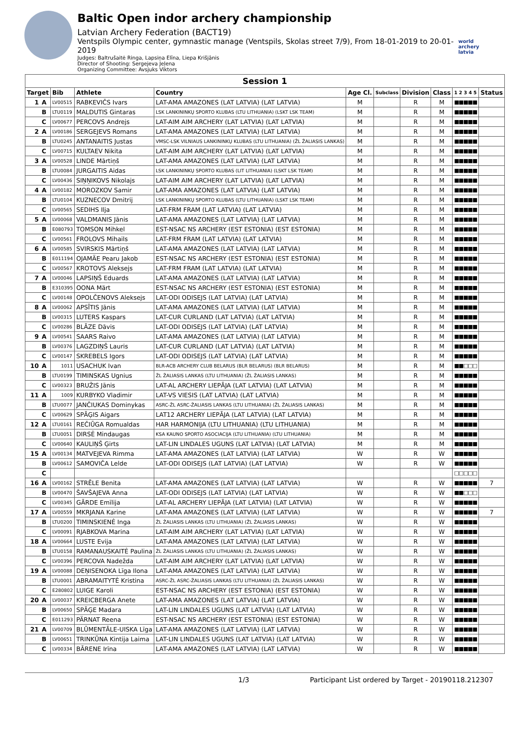Baltic Open indor archery championship
Latvian Archery Federation (BACT19)
Ventspils Olympic center, gymnastic manage (Ventspils, Skolas street 7/9), From 18-01-2019 to 20-01-2019
Judges: Baltrušaitė Ringa, Lapsiņa Elīna, Liepa Krišjānis
Director of Shooting: Sergejeva Jeļena
Organizing Committee: Avsjuks Viktors
world archery latvia
| Session 1 | | | | | | | | | | |
| --- | --- | --- | --- | --- | --- | --- | --- | --- | --- | --- |
| Target | | Bib | Athlete | Country | Age Cl. | Subclass | Division | Class | 1 2 3 4 5 | Status |
| 1 | A | LV00515 | RABKEVIČS Ivars | LAT-AMA AMAZONES (LAT LATVIA) (LAT LATVIA) | M | | R | M | ■■■■■ | |
| | B | LTU0119 | MALDUTIS Gintaras | LSK LANKININKŲ SPORTO KLUBAS (LTU LITHUANIA) (LSKT LSK TEAM) | M | | R | M | ■■■■■ | |
| | C | LV00677 | PERCOVS Andrejs | LAT-AIM AIM ARCHERY (LAT LATVIA) (LAT LATVIA) | M | | R | M | ■■■■■ | |
| 2 | A | LV00186 | SERGEJEVS Romans | LAT-AMA AMAZONES (LAT LATVIA) (LAT LATVIA) | M | | R | M | ■■■■■ | |
| | B | LTU0245 | ANTANAITIS Justas | VMSC-LSK VILNIAUS LANKININKŲ KLUBAS (LTU LITHUANIA) (ŽL ŽALIASIS LANKAS) | M | | R | M | ■■■■■ | |
| | C | LV00715 | KULTAEV Nikita | LAT-AIM AIM ARCHERY (LAT LATVIA) (LAT LATVIA) | M | | R | M | ■■■■■ | |
| 3 | A | LV00528 | LINDE Mārtiņš | LAT-AMA AMAZONES (LAT LATVIA) (LAT LATVIA) | M | | R | M | ■■■■■ | |
| | B | LTU0084 | JURGAITIS Aidas | LSK LANKININKŲ SPORTO KLUBAS (LIT LITHUANIA) (LSKT LSK TEAM) | M | | R | M | ■■■■■ | |
| | C | LV00436 | SIŅŅIKOVS Nikolajs | LAT-AIM AIM ARCHERY (LAT LATVIA) (LAT LATVIA) | M | | R | M | ■■■■■ | |
| 4 | A | LV00182 | MOROZKOV Samir | LAT-AMA AMAZONES (LAT LATVIA) (LAT LATVIA) | M | | R | M | ■■■■■ | |
| | B | LTU0104 | KUZNECOV Dmitrij | LSK LANKININKŲ SPORTO KLUBAS (LTU LITHUANIA) (LSKT LSK TEAM) | M | | R | M | ■■■■■ | |
| | C | LV00565 | SEDIHS Ilja | LAT-FRM FRAM (LAT LATVIA) (LAT LATVIA) | M | | R | M | ■■■■■ | |
| 5 | A | LV00068 | VALDMANIS Jānis | LAT-AMA AMAZONES (LAT LATVIA) (LAT LATVIA) | M | | R | M | ■■■■■ | |
| | B | E080793 | TOMSON Mihkel | EST-NSAC NS ARCHERY (EST ESTONIA) (EST ESTONIA) | M | | R | M | ■■■■■ | |
| | C | LV00561 | FROLOVS Mihails | LAT-FRM FRAM (LAT LATVIA) (LAT LATVIA) | M | | R | M | ■■■■■ | |
| 6 | A | LV00585 | SVIRSKIS Mārtiņš | LAT-AMA AMAZONES (LAT LATVIA) (LAT LATVIA) | M | | R | M | ■■■■■ | |
| | B | E011194 | OJAMÄE Pearu Jakob | EST-NSAC NS ARCHERY (EST ESTONIA) (EST ESTONIA) | M | | R | M | ■■■■■ | |
| | C | LV00567 | KROTOVS Aleksejs | LAT-FRM FRAM (LAT LATVIA) (LAT LATVIA) | M | | R | M | ■■■■■ | |
| 7 | A | LV00046 | LAPSIŅŠ Eduards | LAT-AMA AMAZONES (LAT LATVIA) (LAT LATVIA) | M | | R | M | ■■■■■ | |
| | B | E310395 | OONA Märt | EST-NSAC NS ARCHERY (EST ESTONIA) (EST ESTONIA) | M | | R | M | ■■■■■ | |
| | C | LV00148 | OPOLČENOVS Aleksejs | LAT-ODI ODISEJS (LAT LATVIA) (LAT LATVIA) | M | | R | M | ■■■■■ | |
| 8 | A | LV00062 | APSĪTIS Jānis | LAT-AMA AMAZONES (LAT LATVIA) (LAT LATVIA) | M | | R | M | ■■■■■ | |
| | B | LV00315 | LUTERS Kaspars | LAT-CUR CURLAND (LAT LATVIA) (LAT LATVIA) | M | | R | M | ■■■■■ | |
| | C | LV00286 | BLĀZE Dāvis | LAT-ODI ODISEJS (LAT LATVIA) (LAT LATVIA) | M | | R | M | ■■■■■ | |
| 9 | A | LV00541 | SAARS Raivo | LAT-AMA AMAZONES (LAT LATVIA) (LAT LATVIA) | M | | R | M | ■■■■■ | |
| | B | LV00376 | LAGZDIŅŠ Lauris | LAT-CUR CURLAND (LAT LATVIA) (LAT LATVIA) | M | | R | M | ■■■■■ | |
| | C | LV00147 | SKREBELS Igors | LAT-ODI ODISEJS (LAT LATVIA) (LAT LATVIA) | M | | R | M | ■■■■■ | |
| 10 | A | 1011 | USACHUK Ivan | BLR-ACB ARCHERY CLUB BELARUS (BLR BELARUS) (BLR BELARUS) | M | | R | M | ■■□□□ | |
| | B | LTU0199 | TIMINSKAS Ugnius | ŽL ŽALIASIS LANKAS (LTU LITHUANIA) (ŽL ŽALIASIS LANKAS) | M | | R | M | ■■■■■ | |
| | C | LV00323 | BRUŽIS Jānis | LAT-AL ARCHERY LIEPĀJA (LAT LATVIA) (LAT LATVIA) | M | | R | M | ■■■■■ | |
| 11 | A | 1009 | KURBYKO Vladimir | LAT-VS VIESIS (LAT LATVIA) (LAT LATVIA) | M | | R | M | ■■■■■ | |
| | B | LTU0077 | JANČIUKAS Dominykas | ASRC-ŽL ASRC-ŽALIASIS LANKAS (LTU LITHUANIA) (ŽL ŽALIASIS LANKAS) | M | | R | M | ■■■■■ | |
| | C | LV00629 | SPĀĢIS Aigars | LAT12 ARCHERY LIEPĀJA (LAT LATVIA) (LAT LATVIA) | M | | R | M | ■■■■■ | |
| 12 | A | LTU0161 | REČIŪGA Romualdas | HAR HARMONIJA (LTU LITHUANIA) (LTU LITHUANIA) | M | | R | M | ■■■■■ | |
| | B | LTU0051 | DIRSĖ Mindaugas | KSA KAUNO SPORTO ASOCIACIJA (LTU LITHUANIA) (LTU LITHUANIA) | M | | R | M | ■■■■■ | |
| | C | LV00640 | KAULIŅŠ Ģirts | LAT-LIN LINDALES UGUNS (LAT LATVIA) (LAT LATVIA) | M | | R | M | ■■■■■ | |
| 15 | A | LV00134 | MATVEJEVA Rimma | LAT-AMA AMAZONES (LAT LATVIA) (LAT LATVIA) | W | | R | W | ■■■■■ | |
| | B | LV00612 | SAMOVIČA Lelde | LAT-ODI ODISEJS (LAT LATVIA) (LAT LATVIA) | W | | R | W | ■■■■■ | |
| | C | | | | | | | | □□□□□ | |
| 16 | A | LV00162 | STRĒLE Benita | LAT-AMA AMAZONES (LAT LATVIA) (LAT LATVIA) | W | | R | W | ■■■■■ | 7 |
| | B | LV00470 | ŠAVŠAJEVA Anna | LAT-ODI ODISEJS (LAT LATVIA) (LAT LATVIA) | W | | R | W | ■■□□□ | |
| | C | LV00345 | GĀRDE Emīlija | LAT-AL ARCHERY LIEPĀJA (LAT LATVIA) (LAT LATVIA) | W | | R | W | ■■■■■ | |
| 17 | A | LV00559 | MKRJANA Karine | LAT-AMA AMAZONES (LAT LATVIA) (LAT LATVIA) | W | | R | W | ■■■■■ | 7 |
| | B | LTU0200 | TIMINSKIENĖ Inga | ŽL ŽALIASIS LANKAS (LTU LITHUANIA) (ŽL ŽALIASIS LANKAS) | W | | R | W | ■■■■■ | |
| | C | LV00091 | RJABKOVA Marina | LAT-AIM AIM ARCHERY (LAT LATVIA) (LAT LATVIA) | W | | R | W | ■■■■■ | |
| 18 | A | LV00664 | LUSTE Evija | LAT-AMA AMAZONES (LAT LATVIA) (LAT LATVIA) | W | | R | W | ■■■■■ | |
| | B | LTU0158 | RAMANAUSKAITĖ Paulina | ŽL ŽALIASIS LANKAS (LTU LITHUANIA) (ŽL ŽALIASIS LANKAS) | W | | R | W | ■■■■■ | |
| | C | LV00396 | PERCOVA Nadežda | LAT-AIM AIM ARCHERY (LAT LATVIA) (LAT LATVIA) | W | | R | W | ■■■■■ | |
| 19 | A | LV00088 | DEŅISENOKA Līga Ilona | LAT-AMA AMAZONES (LAT LATVIA) (LAT LATVIA) | W | | R | W | ■■■■■ | |
| | B | LTU0001 | ABRAMAITYTĖ Kristina | ASRC-ŽL ASRC-ŽALIASIS LANKAS (LTU LITHUANIA) (ŽL ŽALIASIS LANKAS) | W | | R | W | ■■■■■ | |
| | C | E280802 | LUIGE Karoli | EST-NSAC NS ARCHERY (EST ESTONIA) (EST ESTONIA) | W | | R | W | ■■■■■ | |
| 20 | A | LV00037 | KREICBERGA Anete | LAT-AMA AMAZONES (LAT LATVIA) (LAT LATVIA) | W | | R | W | ■■■■■ | |
| | B | LV00650 | SPĀĢE Madara | LAT-LIN LINDALES UGUNS (LAT LATVIA) (LAT LATVIA) | W | | R | W | ■■■■■ | |
| | C | E011293 | PÄRNAT Reena | EST-NSAC NS ARCHERY (EST ESTONIA) (EST ESTONIA) | W | | R | W | ■■■■■ | |
| 21 | A | LV00709 | BLŪMENTĀLE-UISKA Līga | LAT-AMA AMAZONES (LAT LATVIA) (LAT LATVIA) | W | | R | W | ■■■■■ | |
| | B | LV00651 | TRINKŪNA Kintija Laima | LAT-LIN LINDALES UGUNS (LAT LATVIA) (LAT LATVIA) | W | | R | W | ■■■■■ | |
| | C | LV00334 | BĀRENE Irīna | LAT-AMA AMAZONES (LAT LATVIA) (LAT LATVIA) | W | | R | W | ■■■■■ | |
1/3 Participant List ordered by Target - 20190118.212307